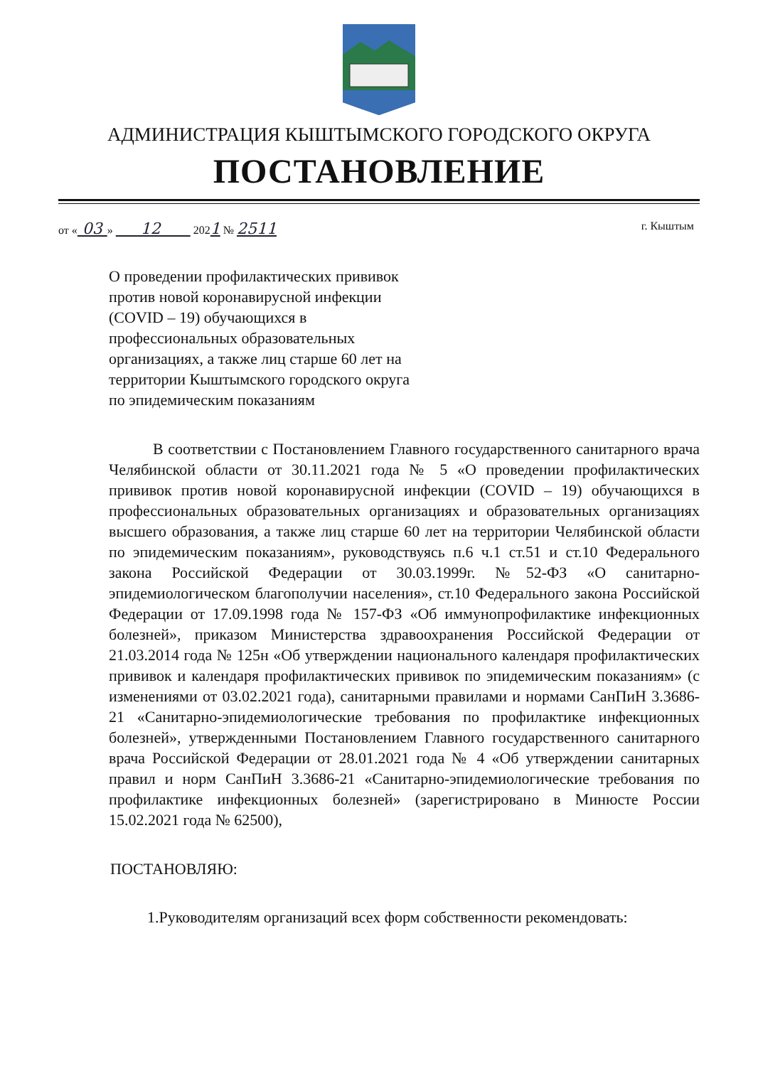АДМИНИСТРАЦИЯ КЫШТЫМСКОГО ГОРОДСКОГО ОКРУГА
ПОСТАНОВЛЕНИЕ
от « 03 » 12 2021 № 2511 г. Кыштым
О проведении профилактических прививок против новой коронавирусной инфекции (COVID – 19) обучающихся в профессиональных образовательных организациях, а также лиц старше 60 лет на территории Кыштымского городского округа по эпидемическим показаниям
В соответствии с Постановлением Главного государственного санитарного врача Челябинской области от 30.11.2021 года № 5 «О проведении профилактических прививок против новой коронавирусной инфекции (COVID – 19) обучающихся в профессиональных образовательных организациях и образовательных организациях высшего образования, а также лиц старше 60 лет на территории Челябинской области по эпидемическим показаниям», руководствуясь п.6 ч.1 ст.51 и ст.10 Федерального закона Российской Федерации от 30.03.1999г. №52-ФЗ «О санитарно-эпидемиологическом благополучии населения», ст.10 Федерального закона Российской Федерации от 17.09.1998 года № 157-ФЗ «Об иммунопрофилактике инфекционных болезней», приказом Министерства здравоохранения Российской Федерации от 21.03.2014 года № 125н «Об утверждении национального календаря профилактических прививок и календаря профилактических прививок по эпидемическим показаниям» (с изменениями от 03.02.2021 года), санитарными правилами и нормами СанПиН 3.3686-21 «Санитарно-эпидемиологические требования по профилактике инфекционных болезней», утвержденными Постановлением Главного государственного санитарного врача Российской Федерации от 28.01.2021 года № 4 «Об утверждении санитарных правил и норм СанПиН 3.3686-21 «Санитарно-эпидемиологические требования по профилактике инфекционных болезней» (зарегистрировано в Минюсте России 15.02.2021 года № 62500),
ПОСТАНОВЛЯЮ:
1.Руководителям организаций всех форм собственности рекомендовать: